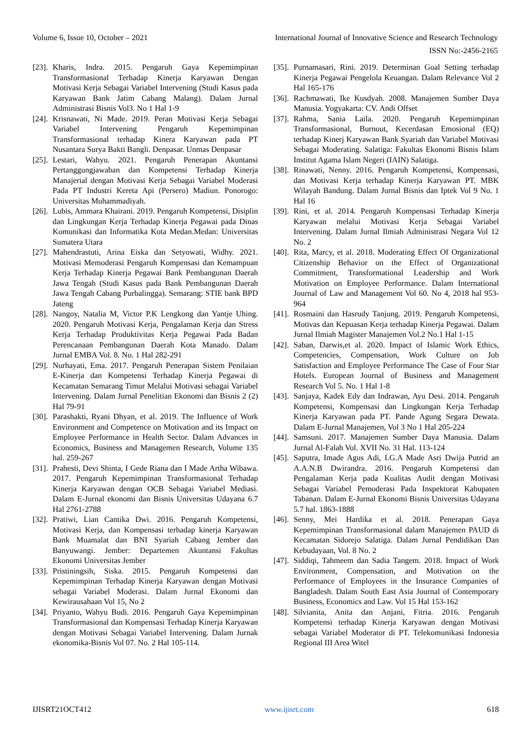Volume 6, Issue 10, October – 2021 International Journal of Innovative Science and Research Technology
ISSN No:-2456-2165
[23]. Kharis, Indra. 2015. Pengaruh Gaya Kepemimpinan Transformasional Terhadap Kinerja Karyawan Dengan Motivasi Kerja Sebagai Variabel Intervening (Studi Kasus pada Karyawan Bank Jatim Cabang Malang). Dalam Jurnal Administrasi Bisnis Vol3. No 1 Hal 1-9
[24]. Krisnawati, Ni Made. 2019. Peran Motivasi Kerja Sebagai Variabel Intervening Pengaruh Kepemimpinan Transformasional terhadap Kinera Karyawan pada PT Nusantara Surya Bakti Bangli. Denpasar. Unmas Denpasar
[25]. Lestari, Wahyu. 2021. Pengaruh Penerapan Akuntansi Pertanggungjawaban dan Kompetensi Terhadap Kinerja Manajerial dengan Motivasi Kerja Sebagai Variabel Moderasi Pada PT Industri Kereta Api (Persero) Madiun. Ponorogo: Universitas Muhammadiyah.
[26]. Lubis, Ammara Khairani. 2019. Pengaruh Kompetensi, Disiplin dan Lingkungan Kerja Terhadap Kinerja Pegawai pada Dinas Komunikasi dan Informatika Kota Medan.Medan: Universitas Sumatera Utara
[27]. Mahendrastuti, Arina Eiska dan Setyowati, Widhy. 2021. Motivasi Memoderasi Pengaruh Kompensasi dan Kemampuan Kerja Terhadap Kinerja Pegawai Bank Pembangunan Daerah Jawa Tengah (Studi Kasus pada Bank Pembangunan Daerah Jawa Tengah Cabang Purbalingga). Semarang: STIE bank BPD Jateng
[28]. Nangoy, Natalia M, Victor P.K Lengkong dan Yantje Uhing. 2020. Pengaruh Motivasi Kerja, Pengalaman Kerja dan Stress Kerja Terhadap Produktivitas Kerja Pegawai Pada Badan Perencanaan Pembangunan Daerah Kota Manado. Dalam Jurnal EMBA Vol. 8. No. 1 Hal 282-291
[29]. Nurhayati, Ema. 2017. Pengaruh Penerapan Sistem Penilaian E-Kinerja dan Kompetensi Terhadap Kinerja Pegawai di Kecamatan Semarang Timur Melalui Motivasi sebagai Variabel Intervening. Dalam Jurnal Penelitian Ekonomi dan Bisnis 2 (2) Hal 79-91
[30]. Parashakti, Ryani Dhyan, et al. 2019. The Influence of Work Environment and Competence on Motivation and its Impact on Employee Performance in Health Sector. Dalam Advances in Economics, Business and Managemen Research, Volume 135 hal. 259-267
[31]. Prahesti, Devi Shinta, I Gede Riana dan I Made Artha Wibawa. 2017. Pengaruh Kepemimpinan Transformasional Terhadap Kinerja Karyawan dengan OCB Sebagai Variabel Mediasi. Dalam E-Jurnal ekonomi dan Bisnis Universitas Udayana 6.7 Hal 2761-2788
[32]. Pratiwi, Lian Cantika Dwi. 2016. Pengaruh Kompetensi, Motivasi Kerja, dan Kompensasi terhadap kinerja Karyawan Bank Muamalat dan BNI Syariah Cabang Jember dan Banyuwangi. Jember: Departemen Akuntansi Fakultas Ekonomi Universitas Jember
[33]. Pristiningsih, Siska. 2015. Pengaruh Kompetensi dan Kepemimpinan Terhadap Kinerja Karyawan dengan Motivasi sebagai Variabel Moderasi. Dalam Jurnal Ekonomi dan Kewirausahaan Vol 15, No 2
[34]. Priyanto, Wahyu Budi. 2016. Pengaruh Gaya Kepemimpinan Transformasional dan Kompensasi Terhadap Kinerja Karyawan dengan Motivasi Sebagai Variabel Intervening. Dalam Jurnak ekonomika-Bisnis Vol 07. No. 2 Hal 105-114.
[35]. Purnamasari, Rini. 2019. Determinan Goal Setting terhadap Kinerja Pegawai Pengelola Keuangan. Dalam Relevance Vol 2 Hal 165-176
[36]. Rachmawati, Ike Kusdyah. 2008. Manajemen Sumber Daya Manusia. Yogyakarta: CV. Andi Offset
[37]. Rahma, Sania Laila. 2020. Pengaruh Kepemimpinan Transformasional, Burnout, Kecerdasan Emosional (EQ) terhadap Kinerj Karyawan Bank Syariah dan Variabel Motivasi Sebagai Moderating. Salatiga: Fakultas Ekonomi Bisnis Islam Institut Agama Islam Negeri (IAIN) Salatiga.
[38]. Rinawati, Nenny. 2016. Pengaruh Kompetensi, Kompensasi, dan Motivasi Kerja terhadap Kinerja Karyawan PT. MBK Wilayah Bandung. Dalam Jurnal Bisnis dan Iptek Vol 9 No. 1 Hal 16
[39]. Rini, et al. 2014. Pengaruh Kompensasi Terhadap Kinerja Karyawan melalui Motivasi Kerja Sebagai Variabel Intervening. Dalam Jurnal Ilmiah Administrasi Negara Vol 12 No. 2
[40]. Rita, Marcy, et al. 2018. Moderating Effect Of Organizational Citizenship Behavior on the Effect of Organizational Commitment, Transformational Leadership and Work Motivation on Employee Performance. Dalam International Journal of Law and Management Vol 60. No 4, 2018 hal 953-964
[41]. Rosmaini dan Hasrudy Tanjung. 2019. Pengaruh Kompetensi, Motivas dan Kepuasan Kerja terhadap Kinerja Pegawai. Dalam Jurnal Ilmiah Magister Manajemen Vol.2 No.1 Hal 1-15
[42]. Saban, Darwis,et al. 2020. Impact of Islamic Work Ethics, Competencies, Compensation, Work Culture on Job Satisfaction and Employee Performance The Case of Four Star Hotels. European Journal of Business and Management Research Vol 5. No. 1 Hal 1-8
[43]. Sanjaya, Kadek Edy dan Indrawan, Ayu Desi. 2014. Pengaruh Kompetensi, Kompensasi dan Lingkungan Kerja Terhadap Kinerja Karyawan pada PT. Pande Agung Segara Dewata. Dalam E-Jurnal Manajemen, Vol 3 No 1 Hal 205-224
[44]. Samsuni. 2017. Manajemen Sumber Daya Manusia. Dalam Jurnal Al-Falah Vol. XVII No. 31 Hal. 113-124
[45]. Saputra, Imade Agus Adi, I.G.A Made Asri Dwija Putrid an A.A.N.B Dwirandra. 2016. Pengaruh Kompetensi dan Pengalaman Kerja pada Kualitas Audit dengan Motivasi Sebagai Variabel Pemoderasi Pada Inspektorat Kabupaten Tabanan. Dalam E-Jurnal Ekonomi Bisnis Universitas Udayana 5.7 hal. 1863-1888
[46]. Senny, Mei Hardika et al. 2018. Penerapan Gaya Kepemimpinan Transformasional dalam Manajemen PAUD di Kecamatan Sidorejo Salatiga. Dalam Jurnal Pendidikan Dan Kebudayaan, Vol. 8 No. 2
[47]. Siddiqi, Tahmeem dan Sadia Tangem. 2018. Impact of Work Environment, Compensation, and Motivation on the Performance of Employees in the Insurance Companies of Bangladesh. Dalam South East Asia Journal of Contemporary Business, Economics and Law. Vol 15 Hal 153-162
[48]. Silvianita, Anita dan Anjani, Fitria. 2016. Pengaruh Kompetensi terhadap Kinerja Karyawan dengan Motivasi sebagai Variabel Moderator di PT. Telekomunikasi Indonesia Regional III Area Witel
IJISRT21OCT412 www.ijisrt.com 618